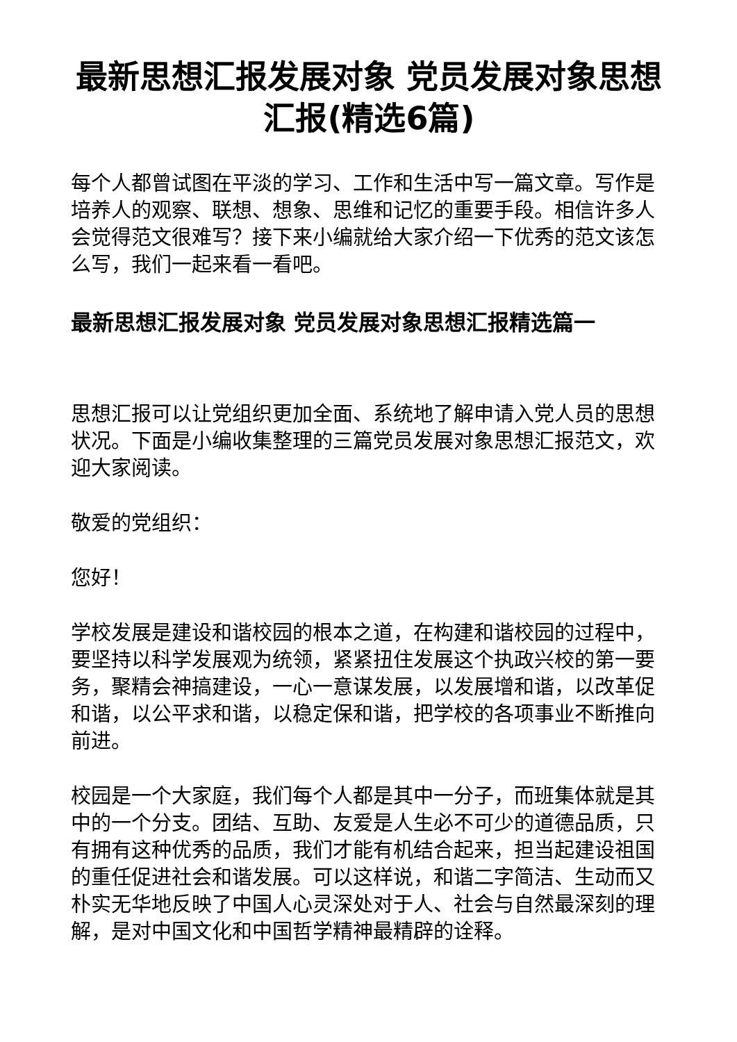最新思想汇报发展对象 党员发展对象思想汇报(精选6篇)
每个人都曾试图在平淡的学习、工作和生活中写一篇文章。写作是培养人的观察、联想、想象、思维和记忆的重要手段。相信许多人会觉得范文很难写？接下来小编就给大家介绍一下优秀的范文该怎么写，我们一起来看一看吧。
最新思想汇报发展对象 党员发展对象思想汇报精选篇一
思想汇报可以让党组织更加全面、系统地了解申请入党人员的思想状况。下面是小编收集整理的三篇党员发展对象思想汇报范文，欢迎大家阅读。
敬爱的党组织：
您好！
学校发展是建设和谐校园的根本之道，在构建和谐校园的过程中，要坚持以科学发展观为统领，紧紧扭住发展这个执政兴校的第一要务，聚精会神搞建设，一心一意谋发展，以发展增和谐，以改革促和谐，以公平求和谐，以稳定保和谐，把学校的各项事业不断推向前进。
校园是一个大家庭，我们每个人都是其中一分子，而班集体就是其中的一个分支。团结、互助、友爱是人生必不可少的道德品质，只有拥有这种优秀的品质，我们才能有机结合起来，担当起建设祖国的重任促进社会和谐发展。可以这样说，和谐二字简洁、生动而又朴实无华地反映了中国人心灵深处对于人、社会与自然最深刻的理解，是对中国文化和中国哲学精神最精辟的诠释。